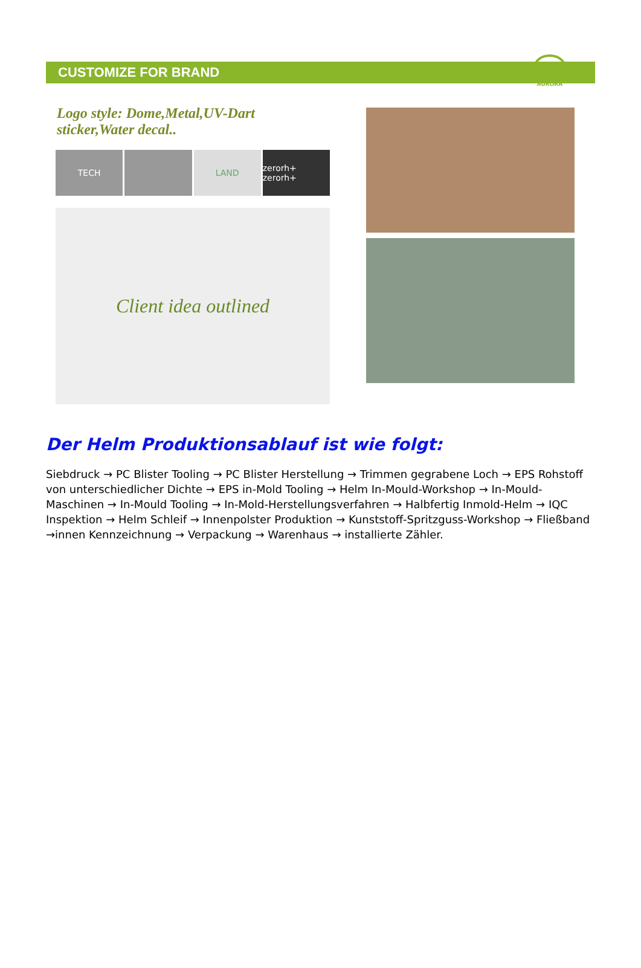CUSTOMIZE FOR BRAND
AURORA
Logo style: Dome,Metal,UV-Dart sticker,Water decal..
TECH LAND zerorh+ zerorh+
Client idea outlined
Der Helm Produktionsablauf ist wie folgt:
Siebdruck → PC Blister Tooling → PC Blister Herstellung → Trimmen gegrabene Loch → EPS Rohstoff von unterschiedlicher Dichte → EPS in-Mold Tooling → Helm In-Mould-Workshop → In-Mould-Maschinen → In-Mould Tooling → In-Mold-Herstellungsverfahren → Halbfertig Inmold-Helm → IQC Inspektion → Helm Schleif → Innenpolster Produktion → Kunststoff-Spritzguss-Workshop → Fließband →innen Kennzeichnung → Verpackung → Warenhaus → installierte Zähler.